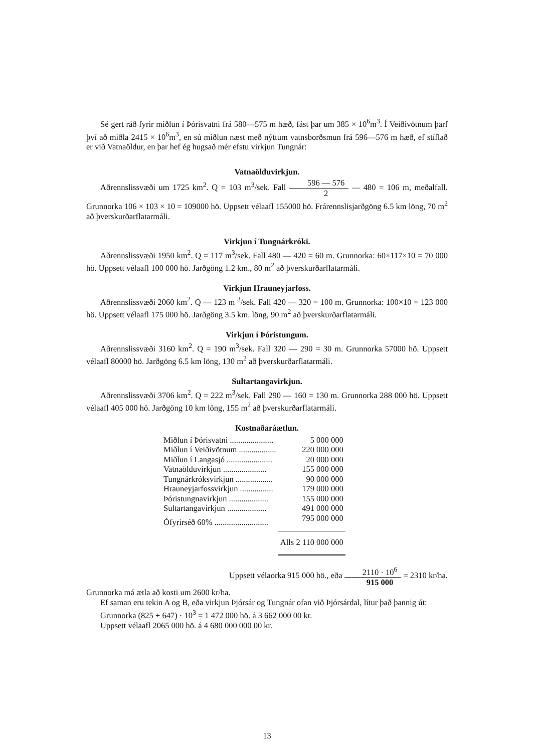Sé gert ráð fyrir miðlun í Þórisvatni frá 580—575 m hæð, fást þar um 385 × 10<sup>6</sup>m<sup>3</sup>. Í Veiðivötnum þarf því að miðla 2415 × 10<sup>6</sup>m<sup>3</sup>, en sú miðlun næst með nýttum vatnsborðsmun frá 596—576 m hæð, ef stíflað er við Vatnaöldur, en þar hef ég hugsað mér efstu virkjun Tungnár:
Vatnaölduvirkjun.
Aðrennslissvæði um 1725 km<sup>2</sup>. Q = 103 m<sup>3</sup>/sek. Fall 596 — 576 2 — 480 = 106 m, meðalfall. Grunnorka 106 × 103 × 10 = 109000 hö. Uppsett vélaafl 155000 hö. Frárennslisjarðgöng 6.5 km löng, 70 m<sup>2</sup> að þverskurðarflatarmáli.
Virkjun í Tungnárkróki.
Aðrennslissvæði 1950 km<sup>2</sup>. Q = 117 m<sup>3</sup>/sek. Fall 480 — 420 = 60 m. Grunnorka: 60×117×10 = 70 000 hö. Uppsett vélaafl 100 000 hö. Jarðgöng 1.2 km., 80 m<sup>2</sup> að þverskurðarflatarmáli.
Virkjun Hrauneyjarfoss.
Aðrennslissvæði 2060 km<sup>2</sup>. Q — 123 m <sup>3</sup>/sek. Fall 420 — 320 = 100 m. Grunnorka: 100×10 = 123 000 hö. Uppsett vélaafl 175 000 hö. Jarðgöng 3.5 km. löng, 90 m<sup>2</sup> að þverskurðarflatarmáli.
Virkjun í Þóristungum.
Aðrennslissvæði 3160 km<sup>2</sup>. Q = 190 m<sup>3</sup>/sek. Fall 320 — 290 = 30 m. Grunnorka 57000 hö. Uppsett vélaafl 80000 hö. Jarðgöng 6.5 km löng, 130 m<sup>2</sup> að þverskurðarflatarmáli.
Sultartangavirkjun.
Aðrennslissvæði 3706 km<sup>2</sup>. Q = 222 m<sup>3</sup>/sek. Fall 290 — 160 = 130 m. Grunnorka 288 000 hö. Uppsett vélaafl 405 000 hö. Jarðgöng 10 km löng, 155 m<sup>2</sup> að þverskurðarflatarmáli.
Kostnaðaráætlun.
| Miðlun í Þórisvatni ..................... | 5 000 000 |
| Miðlun í Veiðivötnum .................. | 220 000 000 |
| Miðlun í Langasjó ...................... | 20 000 000 |
| Vatnaölduvirkjun ..................... | 155 000 000 |
| Tungnárkróksvirkjun .................. | 90 000 000 |
| Hrauneyjarfossvirkjun ................ | 179 000 000 |
| Þóristungnavirkjun ................... | 155 000 000 |
| Sultartangavirkjun ................... | 491 000 000 |
| Ófyrirséð 60% .......................... | 795 000 000 |
| | Alls 2 110 000 000 |
Uppsett vélaorka 915 000 hö., eða 2110 · 10<sup>6</sup> 915 000 = 2310 kr/ha.
Grunnorka má ætla að kosti um 2600 kr/ha.
Ef saman eru tekin A og B, eða virkjun Þjórsár og Tungnár ofan við Þjórsárdal, lítur það þannig út:
Grunnorka (825 + 647) · 10<sup>3</sup> = 1 472 000 hö. á 3 662 000 00 kr.
Uppsett vélaafl 2065 000 hö. á 4 680 000 000 00 kr.
13